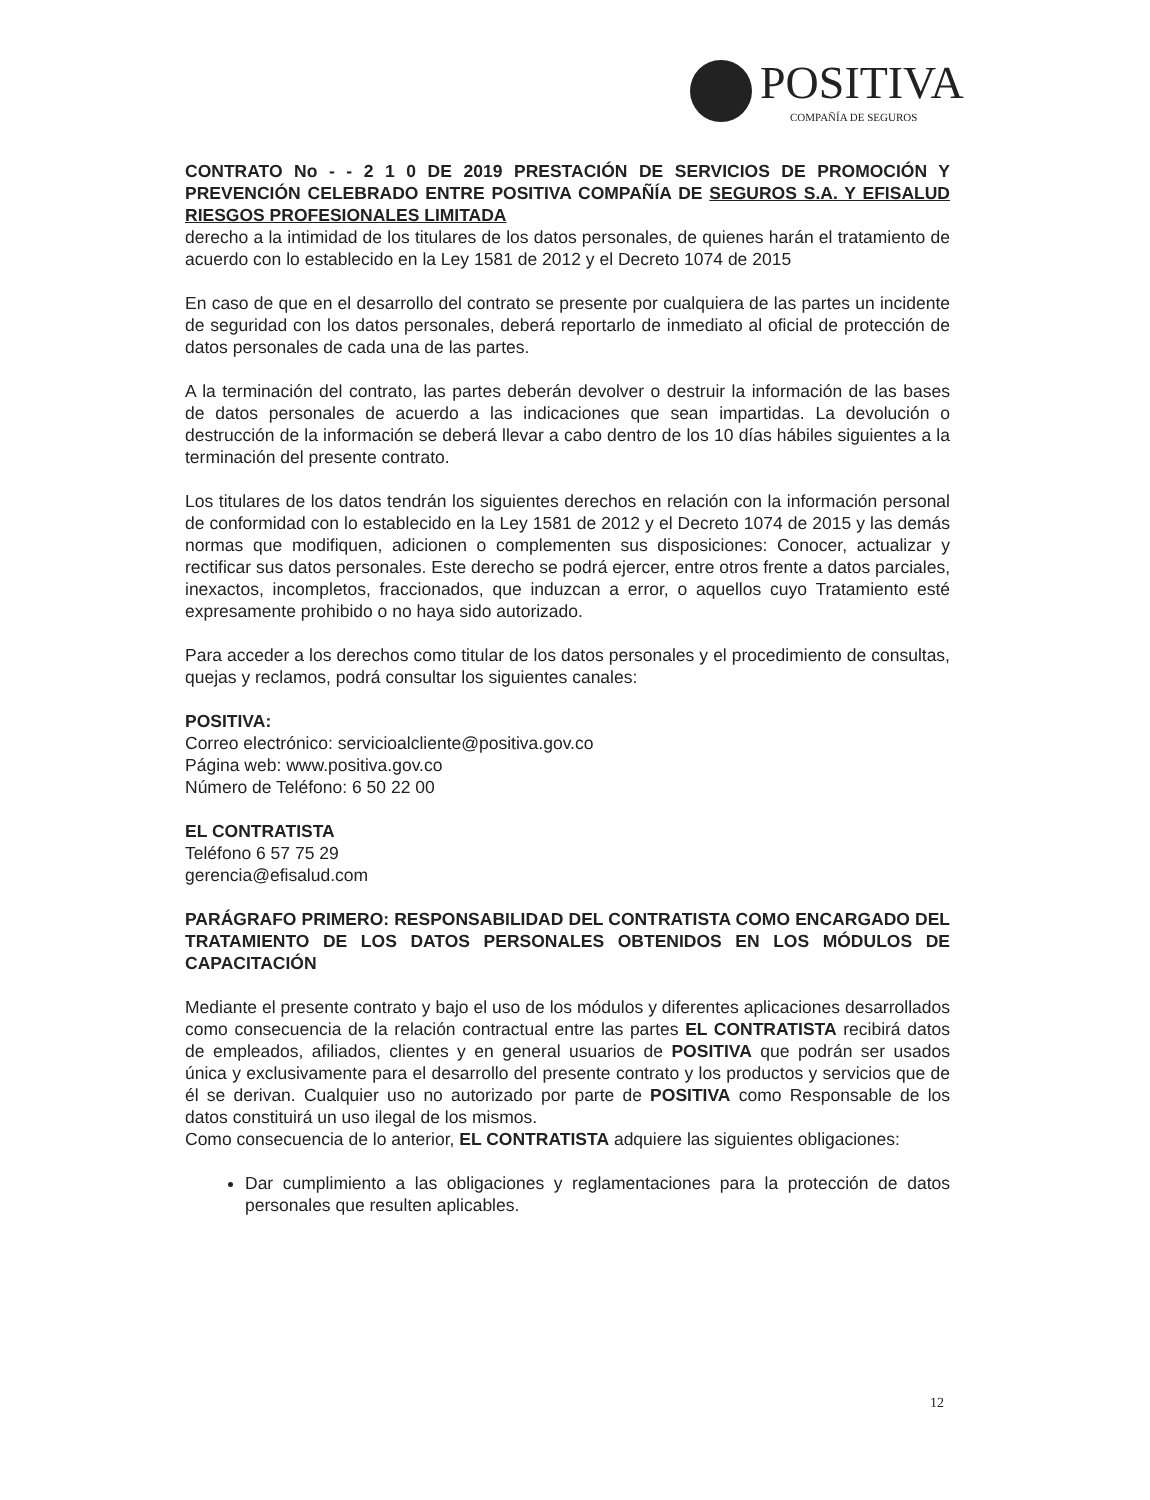POSITIVA
COMPAÑÍA DE SEGUROS
CONTRATO No - - 2 1 0 DE 2019 PRESTACIÓN DE SERVICIOS DE PROMOCIÓN Y PREVENCIÓN CELEBRADO ENTRE POSITIVA COMPAÑÍA DE SEGUROS S.A. Y EFISALUD RIESGOS PROFESIONALES LIMITADA
derecho a la intimidad de los titulares de los datos personales, de quienes harán el tratamiento de acuerdo con lo establecido en la Ley 1581 de 2012 y el Decreto 1074 de 2015
En caso de que en el desarrollo del contrato se presente por cualquiera de las partes un incidente de seguridad con los datos personales, deberá reportarlo de inmediato al oficial de protección de datos personales de cada una de las partes.
A la terminación del contrato, las partes deberán devolver o destruir la información de las bases de datos personales de acuerdo a las indicaciones que sean impartidas. La devolución o destrucción de la información se deberá llevar a cabo dentro de los 10 días hábiles siguientes a la terminación del presente contrato.
Los titulares de los datos tendrán los siguientes derechos en relación con la información personal de conformidad con lo establecido en la Ley 1581 de 2012 y el Decreto 1074 de 2015 y las demás normas que modifiquen, adicionen o complementen sus disposiciones: Conocer, actualizar y rectificar sus datos personales. Este derecho se podrá ejercer, entre otros frente a datos parciales, inexactos, incompletos, fraccionados, que induzcan a error, o aquellos cuyo Tratamiento esté expresamente prohibido o no haya sido autorizado.
Para acceder a los derechos como titular de los datos personales y el procedimiento de consultas, quejas y reclamos, podrá consultar los siguientes canales:
POSITIVA:
Correo electrónico: servicioalcliente@positiva.gov.co
Página web: www.positiva.gov.co
Número de Teléfono: 6 50 22 00
EL CONTRATISTA
Teléfono 6 57 75 29
gerencia@efisalud.com
PARÁGRAFO PRIMERO: RESPONSABILIDAD DEL CONTRATISTA COMO ENCARGADO DEL TRATAMIENTO DE LOS DATOS PERSONALES OBTENIDOS EN LOS MÓDULOS DE CAPACITACIÓN
Mediante el presente contrato y bajo el uso de los módulos y diferentes aplicaciones desarrollados como consecuencia de la relación contractual entre las partes EL CONTRATISTA recibirá datos de empleados, afiliados, clientes y en general usuarios de POSITIVA que podrán ser usados única y exclusivamente para el desarrollo del presente contrato y los productos y servicios que de él se derivan. Cualquier uso no autorizado por parte de POSITIVA como Responsable de los datos constituirá un uso ilegal de los mismos.
Como consecuencia de lo anterior, EL CONTRATISTA adquiere las siguientes obligaciones:
Dar cumplimiento a las obligaciones y reglamentaciones para la protección de datos personales que resulten aplicables.
12